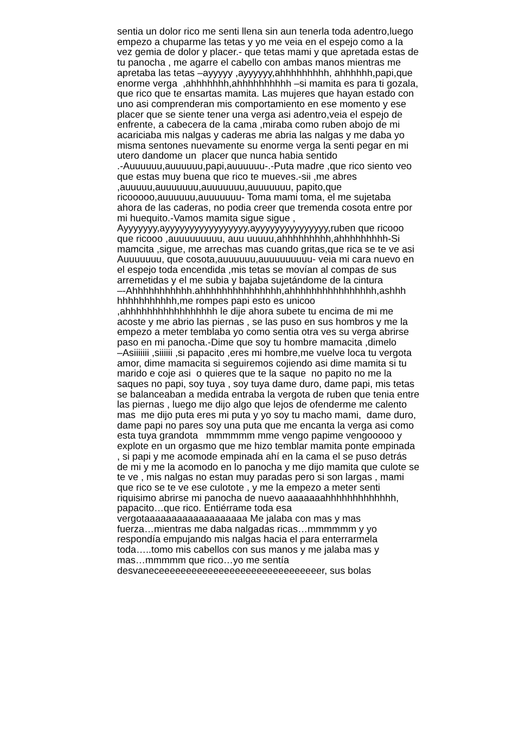sentia un dolor rico me senti llena sin aun tenerla toda adentro,luego
empezo a chuparme las tetas y yo me veia en el espejo como a la
vez gemia de dolor y placer.- que tetas mami y que apretada estas de
tu panocha , me agarre el cabello con ambas manos mientras me
apretaba las tetas –ayyyyy ,ayyyyyy,ahhhhhhhhh, ahhhhhh,papi,que
enorme verga ,ahhhhhhh,ahhhhhhhhhh –si mamita es para ti gozala,
que rico que te ensartas mamita. Las mujeres que hayan estado con
uno asi comprenderan mis comportamiento en ese momento y ese
placer que se siente tener una verga asi adentro,veia el espejo de
enfrente, a cabecera de la cama ,miraba como ruben abojo de mi
acariciaba mis nalgas y caderas me abria las nalgas y me daba yo
misma sentones nuevamente su enorme verga la senti pegar en mi
utero dandome un placer que nunca habia sentido
.-Auuuuuu,auuuuuu,papi,auuuuuu-.-Puta madre ,que rico siento veo
que estas muy buena que rico te mueves.-sii ,me abres
,auuuuu,auuuuuuu,auuuuuuu,auuuuuuu, papito,que
ricooooo,auuuuuu,auuuuuuu- Toma mami toma, el me sujetaba
ahora de las caderas, no podia creer que tremenda cosota entre por
mi huequito.-Vamos mamita sigue sigue ,
Ayyyyyyy,ayyyyyyyyyyyyyyyyy,ayyyyyyyyyyyyyyy,ruben que ricooo
que ricooo ,auuuuuuuuu, auu uuuuu,ahhhhhhhhh,ahhhhhhhhh-Si
mamcita ,sigue, me arrechas mas cuando gritas,que rica se te ve asi
Auuuuuuu, que cosota,auuuuuu,auuuuuuuuu- veia mi cara nuevo en
el espejo toda encendida ,mis tetas se movían al compas de sus
arremetidas y el me subia y bajaba sujetándome de la cintura
–-Ahhhhhhhhhhh.ahhhhhhhhhhhhhhh,ahhhhhhhhhhhhhhhh,ashhh
hhhhhhhhhhh,me rompes papi esto es unicoo
,ahhhhhhhhhhhhhhhhh le dije ahora subete tu encima de mi me
acoste y me abrio las piernas , se las puso en sus hombros y me la
empezo a meter temblaba yo como sentia otra ves su verga abrirse
paso en mi panocha.-Dime que soy tu hombre mamacita ,dimelo
–Asiiiiiii ,siiiiii ,si papacito ,eres mi hombre,me vuelve loca tu vergota
amor, dime mamacita si seguiremos cojiendo asi dime mamita si tu
marido e coje asi o quieres que te la saque no papito no me la
saques no papi, soy tuya , soy tuya dame duro, dame papi, mis tetas
se balanceaban a medida entraba la vergota de ruben que tenia entre
las piernas , luego me dijo algo que lejos de ofenderme me calento
mas me dijo puta eres mi puta y yo soy tu macho mami, dame duro,
dame papi no pares soy una puta que me encanta la verga asi como
esta tuya grandota mmmmmm mme vengo papime vengooooo y
explote en un orgasmo que me hizo temblar mamita ponte empinada
, si papi y me acomode empinada ahí en la cama el se puso detrás
de mi y me la acomodo en lo panocha y me dijo mamita que culote se
te ve , mis nalgas no estan muy paradas pero si son largas , mami
que rico se te ve ese culotote , y me la empezo a meter senti
riquisimo abrirse mi panocha de nuevo aaaaaaahhhhhhhhhhhhh,
papacito…que rico. Entiérrame toda esa
vergotaaaaaaaaaaaaaaaaaaa Me jalaba con mas y mas
fuerza…mientras me daba nalgadas ricas…mmmmmm y yo
respondía empujando mis nalgas hacia el para enterrarmela
toda…..tomo mis cabellos con sus manos y me jalaba mas y
mas…mmmmm que rico…yo me sentía
desvaneceeeeeeeeeeeeeeeeeeeeeeeeeeeeeer, sus bolas